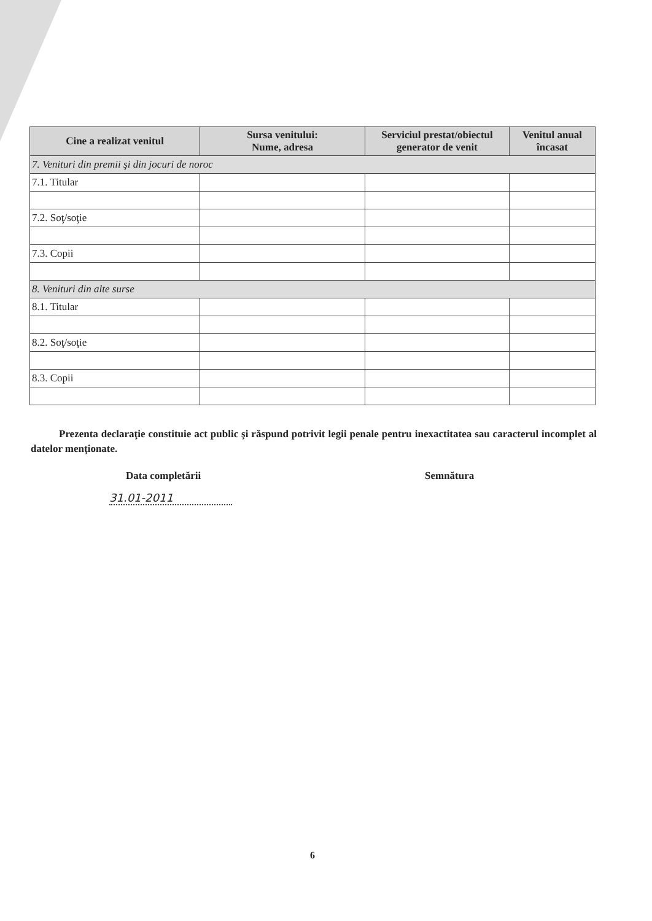| Cine a realizat venitul | Sursa venitului: Nume, adresa | Serviciul prestat/obiectul generator de venit | Venitul anual încasat |
| --- | --- | --- | --- |
| 7. Venituri din premii şi din jocuri de noroc | | | |
| 7.1. Titular | | | |
| 7.2. Soţ/soţie | | | |
| 7.3. Copii | | | |
| 8. Venituri din alte surse | | | |
| 8.1. Titular | | | |
| 8.2. Soţ/soţie | | | |
| 8.3. Copii | | | |
Prezenta declaraţie constituie act public şi răspund potrivit legii penale pentru inexactitatea sau caracterul incomplet al datelor menţionate.
Data completării Semnătura
31.01-2011
6